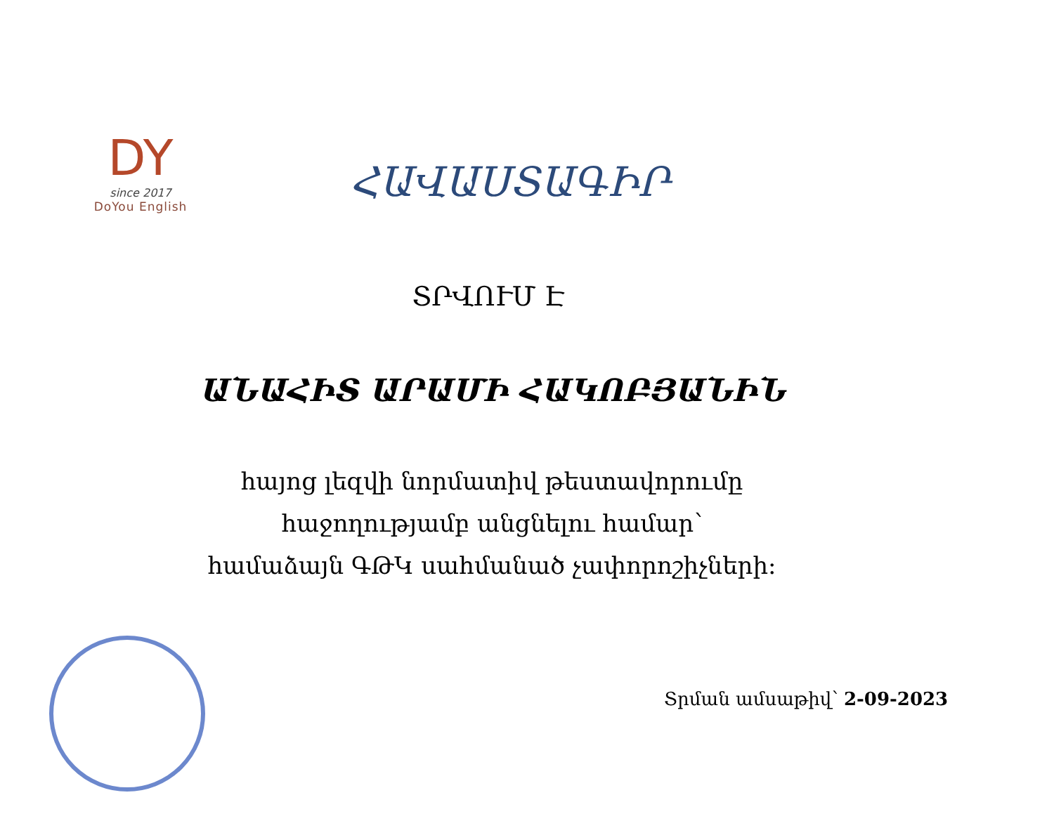DY
since 2017
DoYou English
ՀԱՎԱՍՏԱԳԻՐ
ՏՐՎՈՒՄ Է
ԱՆԱՀԻՏ ԱՐԱՄԻ ՀԱԿՈԲՅԱՆԻՆ
հայոց լեզվի նորմատիվ թեստավորումը
հաջողությամբ անցնելու համար՝
համաձայն ԳԹԿ սահմանած չափորոշիչների։
Տրման ամսաթիվ՝ 2-09-2023